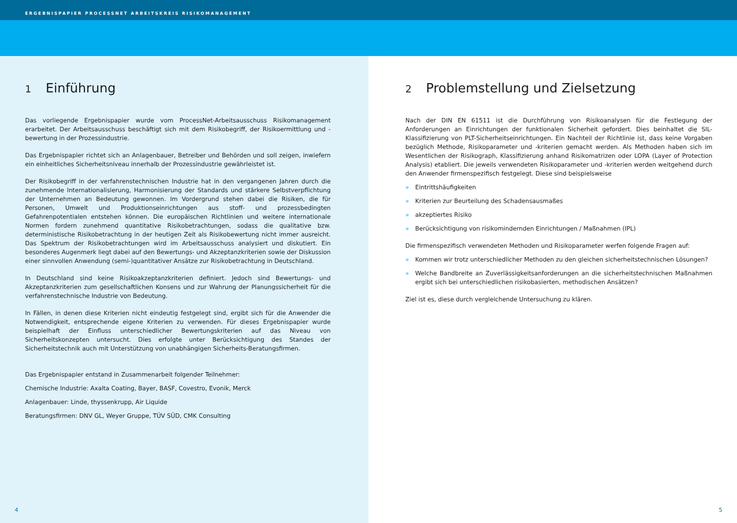ERGEBNISPAPIER PROCESSNET ARBEITSKREIS RISIKOMANAGEMENT
1 Einführung
Das vorliegende Ergebnispapier wurde vom ProcessNet-Arbeitsausschuss Risikomanagement erarbeitet. Der Arbeitsausschuss beschäftigt sich mit dem Risikobegriff, der Risikoermittlung und -bewertung in der Prozessindustrie.
Das Ergebnispapier richtet sich an Anlagenbauer, Betreiber und Behörden und soll zeigen, inwiefern ein einheitliches Sicherheitsniveau innerhalb der Prozessindustrie gewährleistet ist.
Der Risikobegriff in der verfahrenstechnischen Industrie hat in den vergangenen Jahren durch die zunehmende Internationalisierung, Harmonisierung der Standards und stärkere Selbstverpflichtung der Unternehmen an Bedeutung gewonnen. Im Vordergrund stehen dabei die Risiken, die für Personen, Umwelt und Produktionseinrichtungen aus stoff- und prozessbedingten Gefahrenpotentialen entstehen können. Die europäischen Richtlinien und weitere internationale Normen fordern zunehmend quantitative Risikobetrachtungen, sodass die qualitative bzw. deterministische Risikobetrachtung in der heutigen Zeit als Risikobewertung nicht immer ausreicht. Das Spektrum der Risikobetrachtungen wird im Arbeitsausschuss analysiert und diskutiert. Ein besonderes Augenmerk liegt dabei auf den Bewertungs- und Akzeptanzkriterien sowie der Diskussion einer sinnvollen Anwendung (semi-)quantitativer Ansätze zur Risikobetrachtung in Deutschland.
In Deutschland sind keine Risikoakzeptanzkriterien definiert. Jedoch sind Bewertungs- und Akzeptanzkriterien zum gesellschaftlichen Konsens und zur Wahrung der Planungssicherheit für die verfahrenstechnische Industrie von Bedeutung.
In Fällen, in denen diese Kriterien nicht eindeutig festgelegt sind, ergibt sich für die Anwender die Notwendigkeit, entsprechende eigene Kriterien zu verwenden. Für dieses Ergebnispapier wurde beispielhaft der Einfluss unterschiedlicher Bewertungskriterien auf das Niveau von Sicherheitskonzepten untersucht. Dies erfolgte unter Berücksichtigung des Standes der Sicherheitstechnik auch mit Unterstützung von unabhängigen Sicherheits-Beratungsfirmen.
Das Ergebnispapier entstand in Zusammenarbeit folgender Teilnehmer:
Chemische Industrie: Axalta Coating, Bayer, BASF, Covestro, Evonik, Merck
Anlagenbauer: Linde, thyssenkrupp, Air Liquide
Beratungsfirmen: DNV GL, Weyer Gruppe, TÜV SÜD, CMK Consulting
4
2 Problemstellung und Zielsetzung
Nach der DIN EN 61511 ist die Durchführung von Risikoanalysen für die Festlegung der Anforderungen an Einrichtungen der funktionalen Sicherheit gefordert. Dies beinhaltet die SIL-Klassifizierung von PLT-Sicherheitseinrichtungen. Ein Nachteil der Richtlinie ist, dass keine Vorgaben bezüglich Methode, Risikoparameter und -kriterien gemacht werden. Als Methoden haben sich im Wesentlichen der Risikograph, Klassifizierung anhand Risikomatrizen oder LOPA (Layer of Protection Analysis) etabliert. Die jeweils verwendeten Risikoparameter und -kriterien werden weitgehend durch den Anwender firmenspezifisch festgelegt. Diese sind beispielsweise
» Eintrittshäufigkeiten
» Kriterien zur Beurteilung des Schadensausmaßes
» akzeptiertes Risiko
» Berücksichtigung von risikomindernden Einrichtungen / Maßnahmen (IPL)
Die firmenspezifisch verwendeten Methoden und Risikoparameter werfen folgende Fragen auf:
» Kommen wir trotz unterschiedlicher Methoden zu den gleichen sicherheitstechnischen Lösungen?
» Welche Bandbreite an Zuverlässigkeitsanforderungen an die sicherheitstechnischen Maßnahmen ergibt sich bei unterschiedlichen risikobasierten, methodischen Ansätzen?
Ziel ist es, diese durch vergleichende Untersuchung zu klären.
5